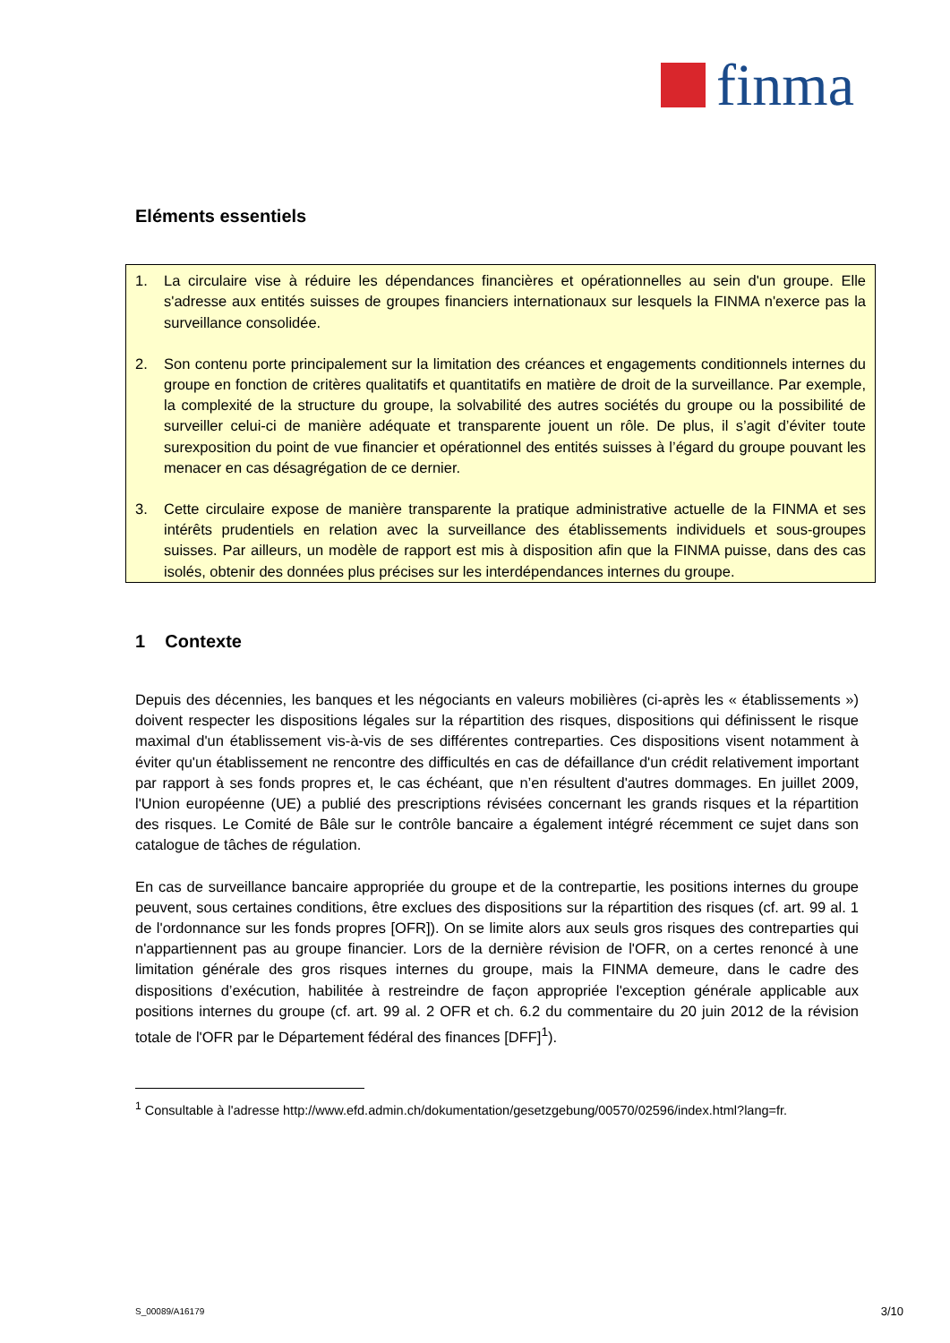finma
Eléments essentiels
1. La circulaire vise à réduire les dépendances financières et opérationnelles au sein d'un groupe. Elle s'adresse aux entités suisses de groupes financiers internationaux sur lesquels la FINMA n'exerce pas la surveillance consolidée.
2. Son contenu porte principalement sur la limitation des créances et engagements conditionnels internes du groupe en fonction de critères qualitatifs et quantitatifs en matière de droit de la surveillance. Par exemple, la complexité de la structure du groupe, la solvabilité des autres sociétés du groupe ou la possibilité de surveiller celui-ci de manière adéquate et transparente jouent un rôle. De plus, il s’agit d’éviter toute surexposition du point de vue financier et opérationnel des entités suisses à l’égard du groupe pouvant les menacer en cas désagrégation de ce dernier.
3. Cette circulaire expose de manière transparente la pratique administrative actuelle de la FINMA et ses intérêts prudentiels en relation avec la surveillance des établissements individuels et sous-groupes suisses. Par ailleurs, un modèle de rapport est mis à disposition afin que la FINMA puisse, dans des cas isolés, obtenir des données plus précises sur les interdépendances internes du groupe.
1 Contexte
Depuis des décennies, les banques et les négociants en valeurs mobilières (ci-après les « établissements ») doivent respecter les dispositions légales sur la répartition des risques, dispositions qui définissent le risque maximal d'un établissement vis-à-vis de ses différentes contreparties. Ces dispositions visent notamment à éviter qu'un établissement ne rencontre des difficultés en cas de défaillance d'un crédit relativement important par rapport à ses fonds propres et, le cas échéant, que n’en résultent d'autres dommages. En juillet 2009, l'Union européenne (UE) a publié des prescriptions révisées concernant les grands risques et la répartition des risques. Le Comité de Bâle sur le contrôle bancaire a également intégré récemment ce sujet dans son catalogue de tâches de régulation.
En cas de surveillance bancaire appropriée du groupe et de la contrepartie, les positions internes du groupe peuvent, sous certaines conditions, être exclues des dispositions sur la répartition des risques (cf. art. 99 al. 1 de l'ordonnance sur les fonds propres [OFR]). On se limite alors aux seuls gros risques des contreparties qui n'appartiennent pas au groupe financier. Lors de la dernière révision de l'OFR, on a certes renoncé à une limitation générale des gros risques internes du groupe, mais la FINMA demeure, dans le cadre des dispositions d’exécution, habilitée à restreindre de façon appropriée l'exception générale applicable aux positions internes du groupe (cf. art. 99 al. 2 OFR et ch. 6.2 du commentaire du 20 juin 2012 de la révision totale de l'OFR par le Département fédéral des finances [DFF]<sup>1</sup>).
<sup>1</sup> Consultable à l'adresse http://www.efd.admin.ch/dokumentation/gesetzgebung/00570/02596/index.html?lang=fr.
S_00089/A16179 3/10